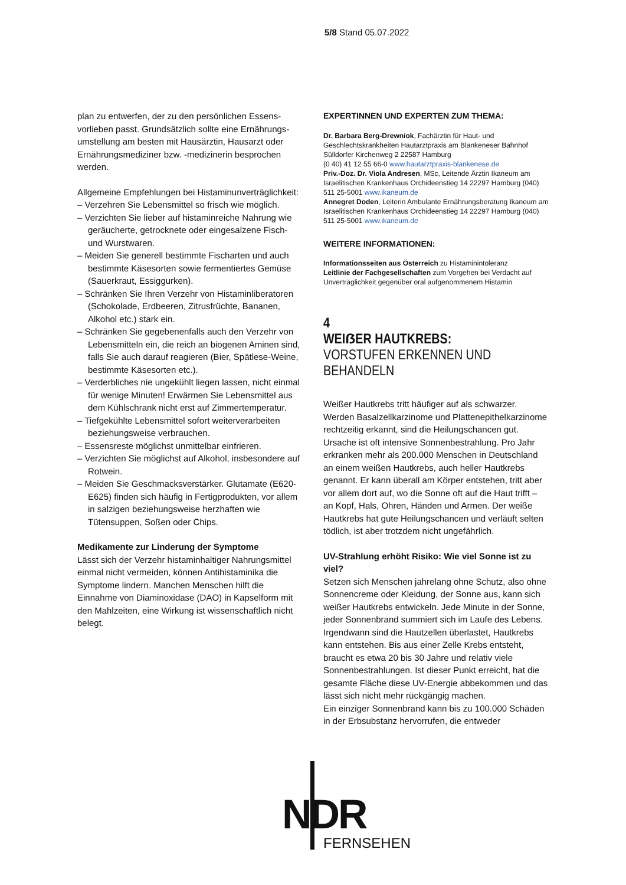5/8 Stand 05.07.2022
plan zu entwerfen, der zu den persönlichen Essens­vorlieben passt. Grundsätzlich sollte eine Ernährungs­umstellung am besten mit Hausärztin, Hausarzt oder Ernährungsmediziner bzw. -medizinerin besprochen werden.
Allgemeine Empfehlungen bei Histaminunverträglich­keit:
– Verzehren Sie Lebensmittel so frisch wie möglich.
– Verzichten Sie lieber auf histaminreiche Nahrung wie geräucherte, getrocknete oder eingesalzene Fisch- und Wurstwaren.
– Meiden Sie generell bestimmte Fischarten und auch bestimmte Käsesorten sowie fermentiertes Gemüse (Sauerkraut, Essiggurken).
– Schränken Sie Ihren Verzehr von Histamin­liberatoren (Schokolade, Erdbeeren, Zitrusfrüchte, Bananen, Alkohol etc.) stark ein.
– Schränken Sie gegebenenfalls auch den Verzehr von Lebensmitteln ein, die reich an biogenen Aminen sind, falls Sie auch darauf reagieren (Bier, Spätlese-Weine, bestimmte Käsesorten etc.).
– Verderbliches nie ungekühlt liegen lassen, nicht einmal für wenige Minuten! Erwärmen Sie Lebens­mittel aus dem Kühlschrank nicht erst auf Zimmer­temperatur.
– Tiefgekühlte Lebensmittel sofort weiterverarbeiten beziehungsweise verbrauchen.
– Essensreste möglichst unmittelbar einfrieren.
– Verzichten Sie möglichst auf Alkohol, insbesondere auf Rotwein.
– Meiden Sie Geschmacksverstärker. Glutamate (E620-E625) finden sich häufig in Fertigprodukten, vor allem in salzigen beziehungsweise herzhaften wie Tütensuppen, Soßen oder Chips.
Medikamente zur Linderung der Symptome
Lässt sich der Verzehr histaminhaltiger Nahrungsmit­tel einmal nicht vermeiden, können Antihistaminika die Symptome lindern. Manchen Menschen hilft die Einnahme von Diaminoxidase (DAO) in Kapselform mit den Mahlzeiten, eine Wirkung ist wissenschaftlich nicht belegt.
EXPERTINNEN UND EXPERTEN ZUM THEMA:
Dr. Barbara Berg-Drewniok, Fachärztin für Haut- und Geschlechtskrankheiten Hautarztpraxis am Blankeneser Bahnhof Sülldorfer Kirchenweg 2 22587 Hamburg
(0 40) 41 12 55 66-0 www.hautarztpraxis-blankenese.de
Priv.-Doz. Dr. Viola Andresen, MSc, Leitende Ärztin Ikaneum am Israelitischen Krankenhaus Orchideenstieg 14 22297 Hamburg (040) 511 25-5001 www.ikaneum.de
Annegret Doden, Leiterin Ambulante Ernährungsberatung Ikaneum am Israelitischen Krankenhaus Orchideenstieg 14 22297 Hamburg (040) 511 25-5001 www.ikaneum.de
WEITERE INFORMATIONEN:
Informationsseiten aus Österreich zu Histaminintoleranz
Leitlinie der Fachgesellschaften zum Vorgehen bei Verdacht auf Unverträglichkeit gegenüber oral aufgenommenem Histamin
4
WEIẞER HAUTKREBS:
VORSTUFEN ERKENNEN UND BEHANDELN
Weißer Hautkrebs tritt häufiger auf als schwarzer. Werden Basalzellkarzinome und Plattenepithelkarzi­nome rechtzeitig erkannt, sind die Heilungschancen gut. Ursache ist oft intensive Sonnenbestrahlung. Pro Jahr erkranken mehr als 200.000 Menschen in Deutschland an einem weißen Hautkrebs, auch heller Hautkrebs genannt. Er kann überall am Körper entstehen, tritt aber vor allem dort auf, wo die Sonne oft auf die Haut trifft – an Kopf, Hals, Ohren, Händen und Armen. Der weiße Hautkrebs hat gute Heilungs­chancen und verläuft selten tödlich, ist aber trotzdem nicht ungefährlich.
UV-Strahlung erhöht Risiko: Wie viel Sonne ist zu viel?
Setzen sich Menschen jahrelang ohne Schutz, also ohne Sonnencreme oder Kleidung, der Sonne aus, kann sich weißer Hautkrebs entwickeln. Jede Minute in der Sonne, jeder Sonnenbrand summiert sich im Laufe des Lebens. Irgendwann sind die Hautzellen überlastet, Hautkrebs kann entstehen. Bis aus einer Zelle Krebs entsteht, braucht es etwa 20 bis 30 Jahre und relativ viele Sonnenbestrahlungen. Ist dieser Punkt erreicht, hat die gesamte Fläche diese UV-Ener­gie abbekommen und das lässt sich nicht mehr rückgängig machen.
Ein einziger Sonnenbrand kann bis zu 100.000 Schä­den in der Erbsubstanz hervorrufen, die entweder
NDR
FERNSEHEN